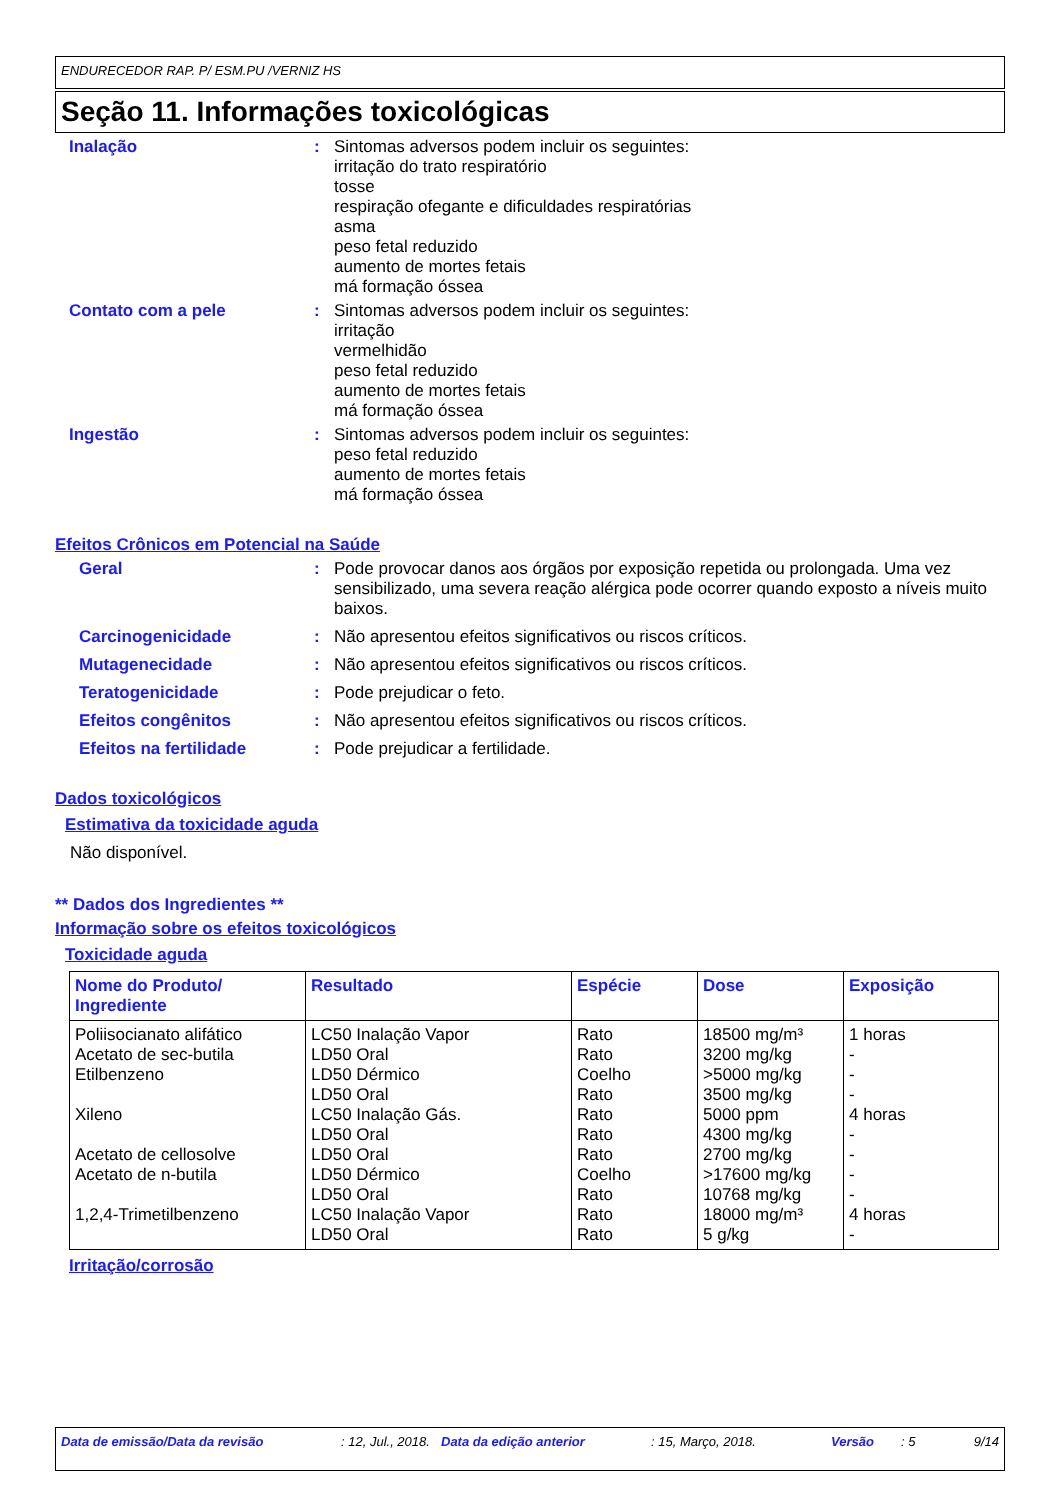ENDURECEDOR RAP. P/ ESM.PU /VERNIZ HS
Seção 11. Informações toxicológicas
Inalação : Sintomas adversos podem incluir os seguintes:
irritação do trato respiratório
tosse
respiração ofegante e dificuldades respiratórias
asma
peso fetal reduzido
aumento de mortes fetais
má formação óssea
Contato com a pele : Sintomas adversos podem incluir os seguintes:
irritação
vermelhidão
peso fetal reduzido
aumento de mortes fetais
má formação óssea
Ingestão : Sintomas adversos podem incluir os seguintes:
peso fetal reduzido
aumento de mortes fetais
má formação óssea
Efeitos Crônicos em Potencial na Saúde
Geral : Pode provocar danos aos órgãos por exposição repetida ou prolongada. Uma vez sensibilizado, uma severa reação alérgica pode ocorrer quando exposto a níveis muito baixos.
Carcinogenicidade : Não apresentou efeitos significativos ou riscos críticos.
Mutagenecidade : Não apresentou efeitos significativos ou riscos críticos.
Teratogenicidade : Pode prejudicar o feto.
Efeitos congênitos : Não apresentou efeitos significativos ou riscos críticos.
Efeitos na fertilidade : Pode prejudicar a fertilidade.
Dados toxicológicos
Estimativa da toxicidade aguda
Não disponível.
** Dados dos Ingredientes **
Informação sobre os efeitos toxicológicos
Toxicidade aguda
| Nome do Produto/ Ingrediente | Resultado | Espécie | Dose | Exposição |
| --- | --- | --- | --- | --- |
| Poliisocianato alifático Acetato de sec-butila Etilbenzeno Xileno Acetato de cellosolve Acetato de n-butila 1,2,4-Trimetilbenzeno | LC50 Inalação Vapor LD50 Oral LD50 Dérmico LD50 Oral LC50 Inalação Gás. LD50 Oral LD50 Oral LD50 Dérmico LD50 Oral LC50 Inalação Vapor LD50 Oral | Rato Rato Coelho Rato Rato Rato Rato Coelho Rato Rato Rato | 18500 mg/m³ 3200 mg/kg >5000 mg/kg 3500 mg/kg 5000 ppm 4300 mg/kg 2700 mg/kg >17600 mg/kg 10768 mg/kg 18000 mg/m³ 5 g/kg | 1 horas - - - 4 horas - - - - 4 horas - |
Irritação/corrosão
Data de emissão/Data da revisão : 12, Jul., 2018.
Data da edição anterior : 15, Março, 2018. Versão : 5 9/14